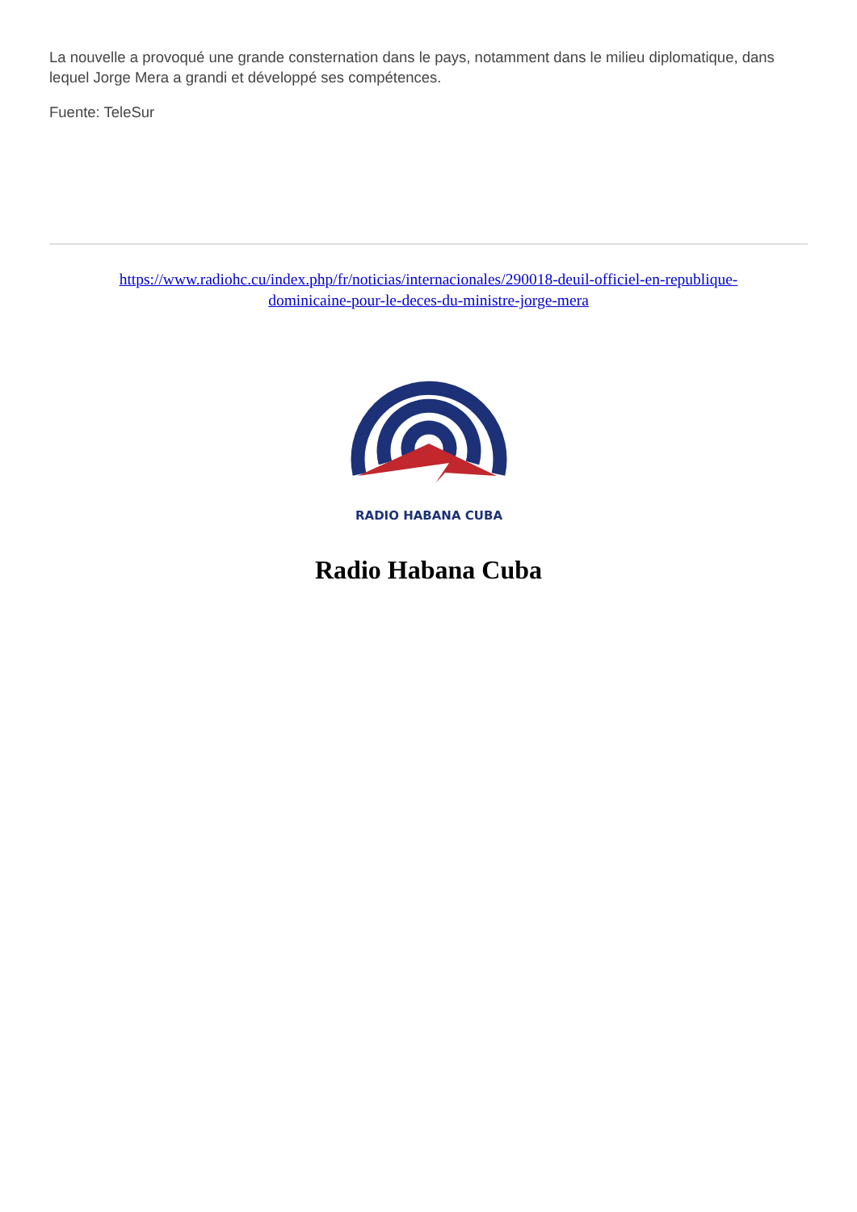La nouvelle a provoqué une grande consternation dans le pays, notamment dans le milieu diplomatique, dans lequel Jorge Mera a grandi et développé ses compétences.
Fuente: TeleSur
https://www.radiohc.cu/index.php/fr/noticias/internacionales/290018-deuil-officiel-en-republique-dominicaine-pour-le-deces-du-ministre-jorge-mera
RADIO HABANA CUBA
Radio Habana Cuba